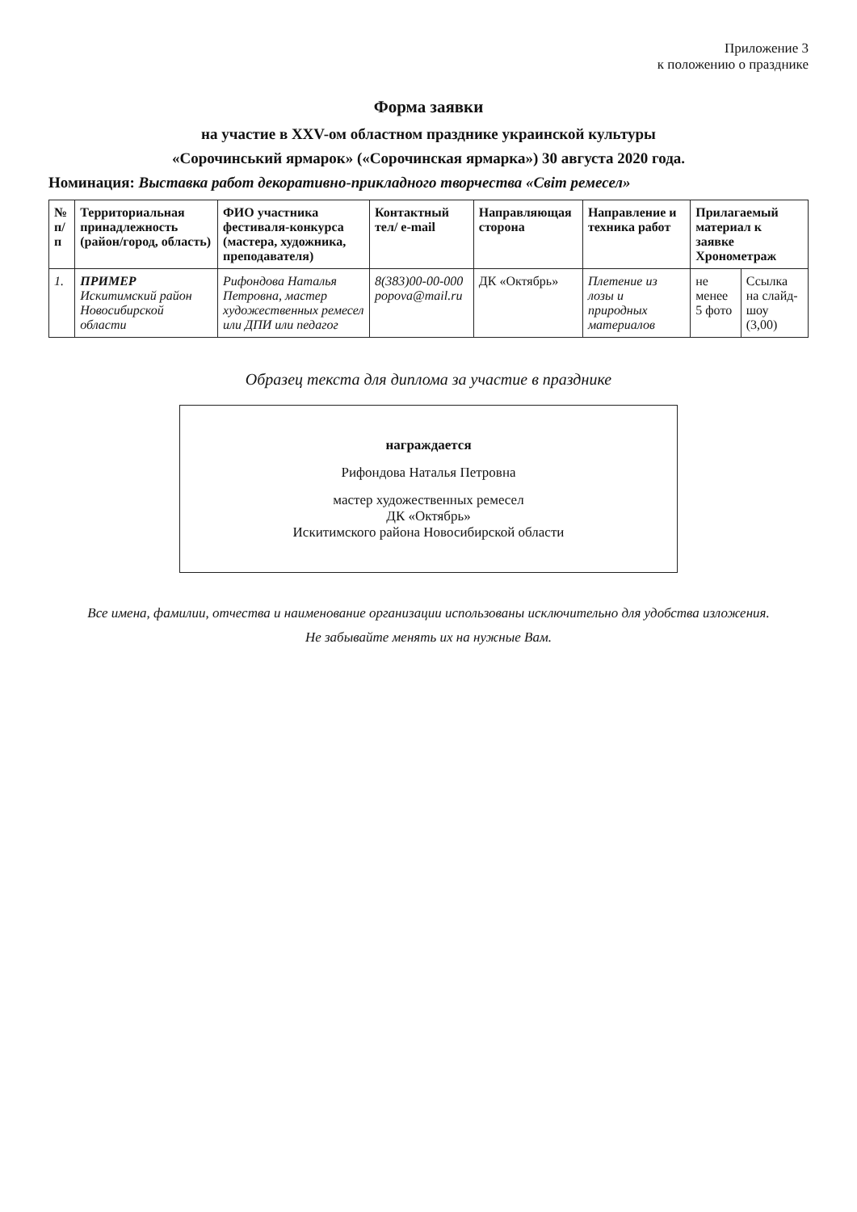Приложение 3
к положению о празднике
Форма заявки
на участие в XXV-ом областном празднике украинской культуры
«Сорочинський ярмарок» («Сорочинская ярмарка») 30 августа 2020 года.
Номинация: Выставка работ декоративно-прикладного творчества «Світ ремесел»
| № п/п | Территориальная принадлежность (район/город, область) | ФИО участника фестиваля-конкурса (мастера, художника, преподавателя) | Контактный тел/ e-mail | Направляющая сторона | Направление и техника работ | Прилагаемый материал к заявке Хронометраж | |
| --- | --- | --- | --- | --- | --- | --- | --- |
| 1. | ПРИМЕР Искитимский район Новосибирской области | Рифондова Наталья Петровна, мастер художественных ремесел или ДПИ или педагог | 8(383)00-00-000 popova@mail.ru | ДК «Октябрь» | Плетение из лозы и природных материалов | не менее 5 фото | Ссылка на слайд-шоу (3,00) |
Образец текста для диплома за участие в празднике
награждается
Рифондова Наталья Петровна
мастер художественных ремесел
ДК «Октябрь»
Искитимского района Новосибирской области
Все имена, фамилии, отчества и наименование организации использованы исключительно для удобства изложения.
Не забывайте менять их на нужные Вам.